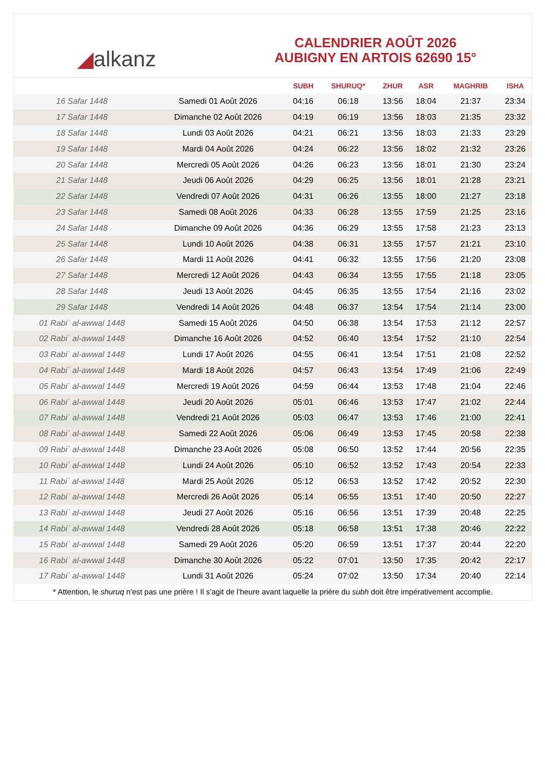◢ alkanz
CALENDRIER AOÛT 2026
AUBIGNY EN ARTOIS 62690 15°
| | | SUBH | SHURUQ* | ZHUR | ASR | MAGHRIB | ISHA |
| --- | --- | --- | --- | --- | --- | --- | --- |
| 16 Safar 1448 | Samedi 01 Août 2026 | 04:16 | 06:18 | 13:56 | 18:04 | 21:37 | 23:34 |
| 17 Safar 1448 | Dimanche 02 Août 2026 | 04:19 | 06:19 | 13:56 | 18:03 | 21:35 | 23:32 |
| 18 Safar 1448 | Lundi 03 Août 2026 | 04:21 | 06:21 | 13:56 | 18:03 | 21:33 | 23:29 |
| 19 Safar 1448 | Mardi 04 Août 2026 | 04:24 | 06:22 | 13:56 | 18:02 | 21:32 | 23:26 |
| 20 Safar 1448 | Mercredi 05 Août 2026 | 04:26 | 06:23 | 13:56 | 18:01 | 21:30 | 23:24 |
| 21 Safar 1448 | Jeudi 06 Août 2026 | 04:29 | 06:25 | 13:56 | 18:01 | 21:28 | 23:21 |
| 22 Safar 1448 | Vendredi 07 Août 2026 | 04:31 | 06:26 | 13:55 | 18:00 | 21:27 | 23:18 |
| 23 Safar 1448 | Samedi 08 Août 2026 | 04:33 | 06:28 | 13:55 | 17:59 | 21:25 | 23:16 |
| 24 Safar 1448 | Dimanche 09 Août 2026 | 04:36 | 06:29 | 13:55 | 17:58 | 21:23 | 23:13 |
| 25 Safar 1448 | Lundi 10 Août 2026 | 04:38 | 06:31 | 13:55 | 17:57 | 21:21 | 23:10 |
| 26 Safar 1448 | Mardi 11 Août 2026 | 04:41 | 06:32 | 13:55 | 17:56 | 21:20 | 23:08 |
| 27 Safar 1448 | Mercredi 12 Août 2026 | 04:43 | 06:34 | 13:55 | 17:55 | 21:18 | 23:05 |
| 28 Safar 1448 | Jeudi 13 Août 2026 | 04:45 | 06:35 | 13:55 | 17:54 | 21:16 | 23:02 |
| 29 Safar 1448 | Vendredi 14 Août 2026 | 04:48 | 06:37 | 13:54 | 17:54 | 21:14 | 23:00 |
| 01 Rabiʿ al-awwal 1448 | Samedi 15 Août 2026 | 04:50 | 06:38 | 13:54 | 17:53 | 21:12 | 22:57 |
| 02 Rabiʿ al-awwal 1448 | Dimanche 16 Août 2026 | 04:52 | 06:40 | 13:54 | 17:52 | 21:10 | 22:54 |
| 03 Rabiʿ al-awwal 1448 | Lundi 17 Août 2026 | 04:55 | 06:41 | 13:54 | 17:51 | 21:08 | 22:52 |
| 04 Rabiʿ al-awwal 1448 | Mardi 18 Août 2026 | 04:57 | 06:43 | 13:54 | 17:49 | 21:06 | 22:49 |
| 05 Rabiʿ al-awwal 1448 | Mercredi 19 Août 2026 | 04:59 | 06:44 | 13:53 | 17:48 | 21:04 | 22:46 |
| 06 Rabiʿ al-awwal 1448 | Jeudi 20 Août 2026 | 05:01 | 06:46 | 13:53 | 17:47 | 21:02 | 22:44 |
| 07 Rabiʿ al-awwal 1448 | Vendredi 21 Août 2026 | 05:03 | 06:47 | 13:53 | 17:46 | 21:00 | 22:41 |
| 08 Rabiʿ al-awwal 1448 | Samedi 22 Août 2026 | 05:06 | 06:49 | 13:53 | 17:45 | 20:58 | 22:38 |
| 09 Rabiʿ al-awwal 1448 | Dimanche 23 Août 2026 | 05:08 | 06:50 | 13:52 | 17:44 | 20:56 | 22:35 |
| 10 Rabiʿ al-awwal 1448 | Lundi 24 Août 2026 | 05:10 | 06:52 | 13:52 | 17:43 | 20:54 | 22:33 |
| 11 Rabiʿ al-awwal 1448 | Mardi 25 Août 2026 | 05:12 | 06:53 | 13:52 | 17:42 | 20:52 | 22:30 |
| 12 Rabiʿ al-awwal 1448 | Mercredi 26 Août 2026 | 05:14 | 06:55 | 13:51 | 17:40 | 20:50 | 22:27 |
| 13 Rabiʿ al-awwal 1448 | Jeudi 27 Août 2026 | 05:16 | 06:56 | 13:51 | 17:39 | 20:48 | 22:25 |
| 14 Rabiʿ al-awwal 1448 | Vendredi 28 Août 2026 | 05:18 | 06:58 | 13:51 | 17:38 | 20:46 | 22:22 |
| 15 Rabiʿ al-awwal 1448 | Samedi 29 Août 2026 | 05:20 | 06:59 | 13:51 | 17:37 | 20:44 | 22:20 |
| 16 Rabiʿ al-awwal 1448 | Dimanche 30 Août 2026 | 05:22 | 07:01 | 13:50 | 17:35 | 20:42 | 22:17 |
| 17 Rabiʿ al-awwal 1448 | Lundi 31 Août 2026 | 05:24 | 07:02 | 13:50 | 17:34 | 20:40 | 22:14 |
* Attention, le shuruq n'est pas une prière ! Il s'agit de l'heure avant laquelle la prière du subh doit être impérativement accomplie.